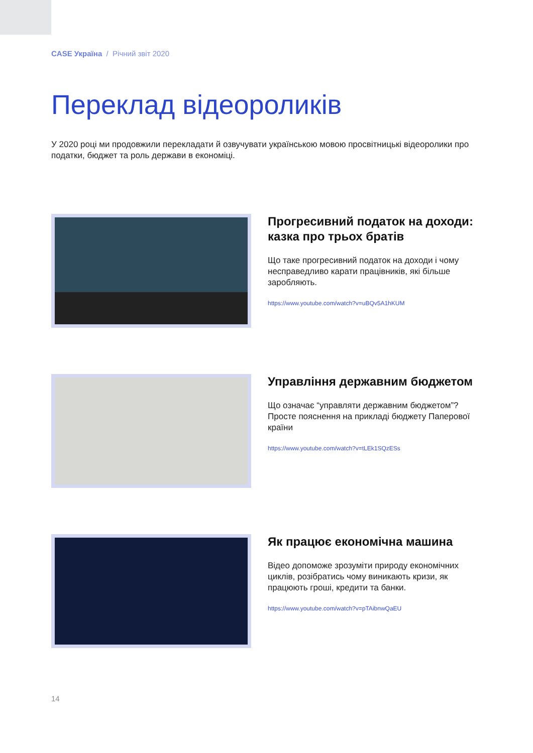CASE Україна / Річний звіт 2020
Переклад відеороликів
У 2020 році ми продовжили перекладати й озвучувати українською мовою просвітницькі відеоролики про податки, бюджет та роль держави в економіці.
Прогресивний податок на доходи: казка про трьох братів
Що таке прогресивний податок на доходи і чому несправедливо карати працівників, які більше заробляють.
https://www.youtube.com/watch?v=uBQv5A1hKUM
Управління державним бюджетом
Що означає “управляти державним бюджетом”? Просте пояснення на прикладі бюджету Паперової країни
https://www.youtube.com/watch?v=tLEk1SQzESs
Як працює економічна машина
Відео допоможе зрозуміти природу економічних циклів, розібратись чому виникають кризи, як працюють гроші, кредити та банки.
https://www.youtube.com/watch?v=pTAibnwQaEU
14